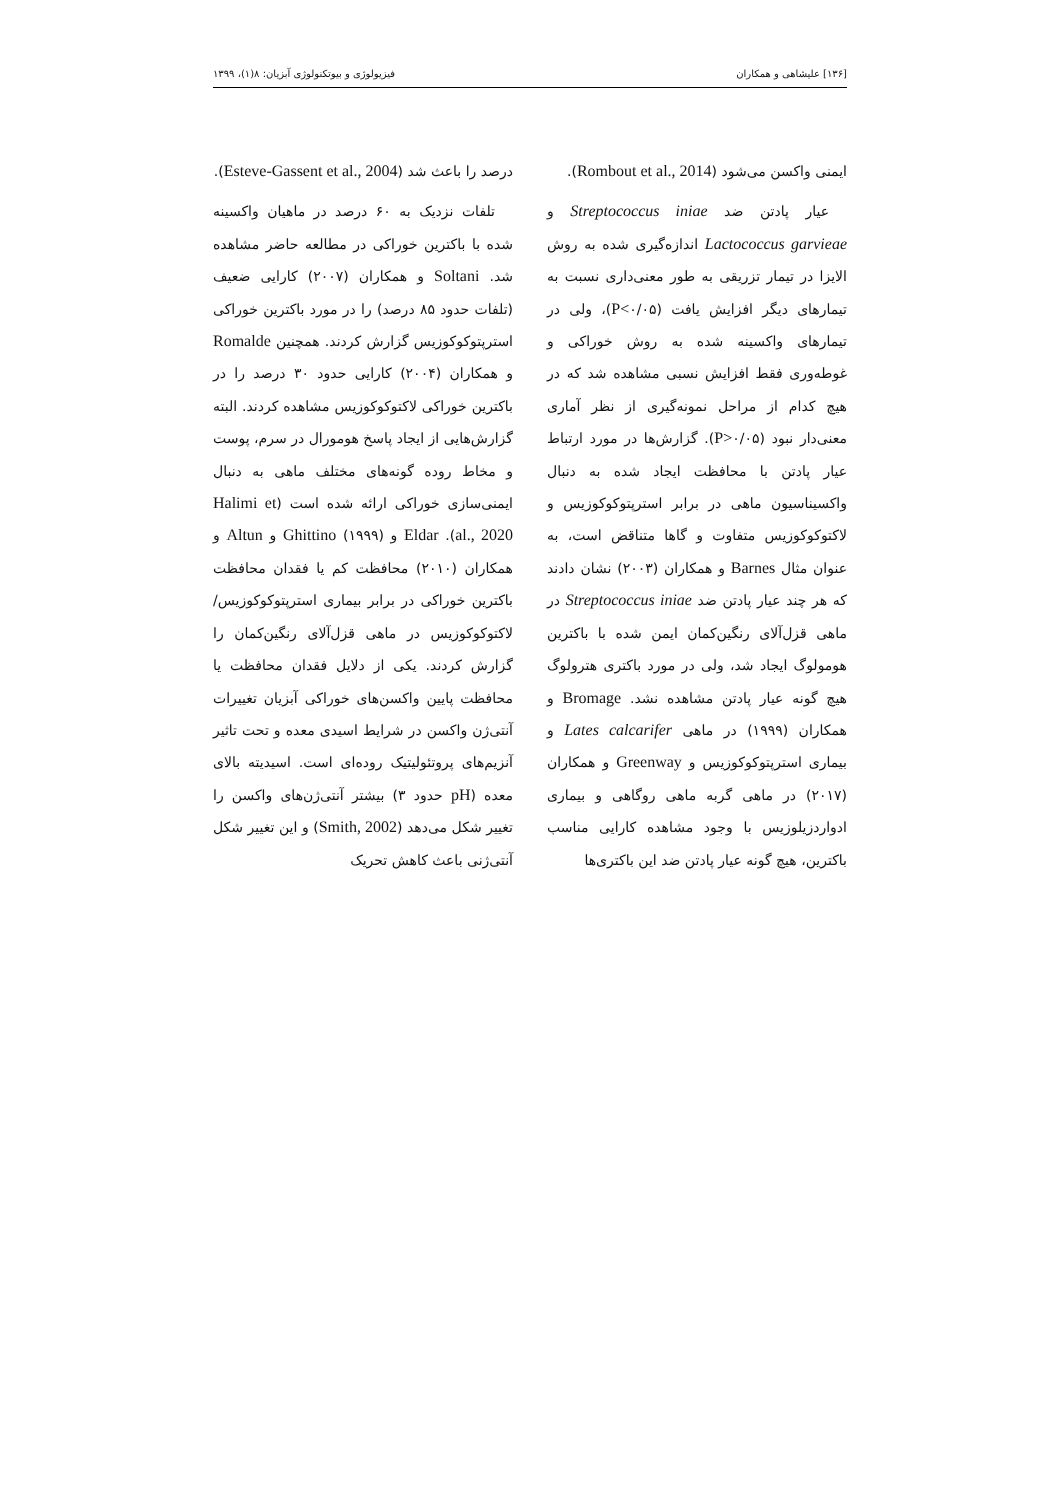[۱۳۶] علیشاهی و همکاران فیزیولوژی و بیوتکنولوژی آبزیان: ۸(۱)، ۱۳۹۹
درصد را باعث شد (Esteve-Gassent et al., 2004).
تلفات نزدیک به ۶۰ درصد در ماهیان واکسینه شده با باکترین خوراکی در مطالعه حاضر مشاهده شد. Soltani و همکاران (۲۰۰۷) کارایی ضعیف (تلفات حدود ۸۵ درصد) را در مورد باکترین خوراکی استرپتوکوکوزیس گزارش کردند. همچنین Romalde و همکاران (۲۰۰۴) کارایی حدود ۳۰ درصد را در باکترین خوراکی لاکتوکوکوزیس مشاهده کردند. البته گزارش‌هایی از ایجاد پاسخ هومورال در سرم، پوست و مخاط روده گونه‌های مختلف ماهی به دنبال ایمنی‌سازی خوراکی ارائه شده است (Halimi et al., 2020). Eldar و Ghittino (۱۹۹۹) و Altun و همکاران (۲۰۱۰) محافظت کم یا فقدان محافظت باکترین خوراکی در برابر بیماری استرپتوکوکوزیس/ لاکتوکوکوزیس در ماهی قزل‌آلای رنگین‌کمان را گزارش کردند. یکی از دلایل فقدان محافظت یا محافظت پایین واکسن‌های خوراکی آبزیان تغییرات آنتی‌ژن واکسن در شرایط اسیدی معده و تحت تاثیر آنزیم‌های پروتئولیتیک روده‌ای است. اسیدیته بالای معده (pH حدود ۳) بیشتر آنتی‌ژن‌های واکسن را تغییر شکل می‌دهد (Smith, 2002) و این تغییر شکل آنتی‌ژنی باعث کاهش تحریک
ایمنی واکسن می‌شود (Rombout et al., 2014).
عیار پادتن ضد Streptococcus iniae و Lactococcus garvieae اندازه‌گیری شده به روش الایزا در تیمار تزریقی به طور معنی‌داری نسبت به تیمارهای دیگر افزایش یافت (P<۰/۰۵)، ولی در تیمارهای واکسینه شده به روش خوراکی و غوطه‌وری فقط افزایش نسبی مشاهده شد که در هیچ کدام از مراحل نمونه‌گیری از نظر آماری معنی‌دار نبود (P>۰/۰۵). گزارش‌ها در مورد ارتباط عیار پادتن با محافظت ایجاد شده به دنبال واکسیناسیون ماهی در برابر استرپتوکوکوزیس و لاکتوکوکوزیس متفاوت و گاها متناقض است، به عنوان مثال Barnes و همکاران (۲۰۰۳) نشان دادند که هر چند عیار پادتن ضد Streptococcus iniae در ماهی قزل‌آلای رنگین‌کمان ایمن شده با باکترین هومولوگ ایجاد شد، ولی در مورد باکتری هترولوگ هیچ گونه عیار پادتن مشاهده نشد. Bromage و همکاران (۱۹۹۹) در ماهی Lates calcarifer و بیماری استرپتوکوکوزیس و Greenway و همکاران (۲۰۱۷) در ماهی گربه ماهی روگاهی و بیماری ادواردزیلوزیس با وجود مشاهده کارایی مناسب باکترین، هیچ گونه عیار پادتن ضد این باکتری‌ها